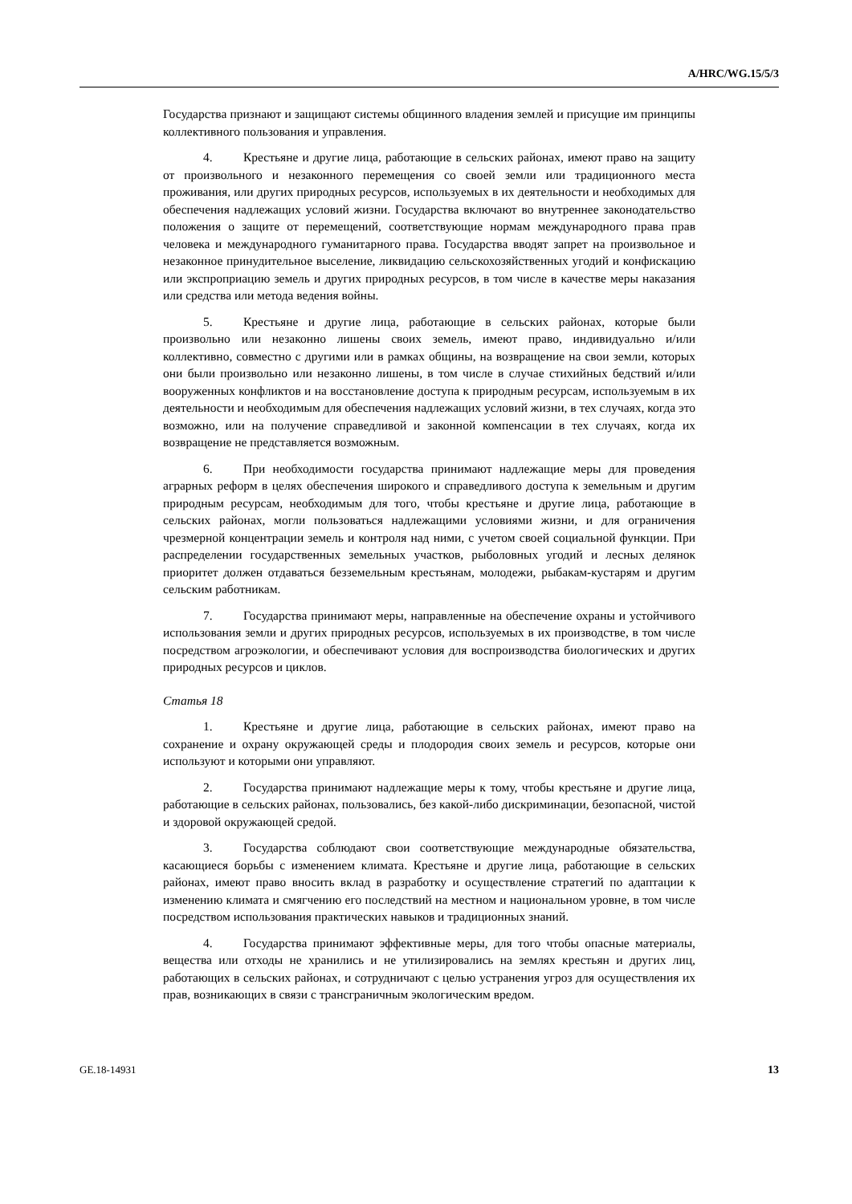A/HRC/WG.15/5/3
Государства признают и защищают системы общинного владения землей и присущие им принципы коллективного пользования и управления.
4. Крестьяне и другие лица, работающие в сельских районах, имеют право на защиту от произвольного и незаконного перемещения со своей земли или традиционного места проживания, или других природных ресурсов, используемых в их деятельности и необходимых для обеспечения надлежащих условий жизни. Государства включают во внутреннее законодательство положения о защите от перемещений, соответствующие нормам международного права прав человека и международного гуманитарного права. Государства вводят запрет на произвольное и незаконное принудительное выселение, ликвидацию сельскохозяйственных угодий и конфискацию или экспроприацию земель и других природных ресурсов, в том числе в качестве меры наказания или средства или метода ведения войны.
5. Крестьяне и другие лица, работающие в сельских районах, которые были произвольно или незаконно лишены своих земель, имеют право, индивидуально и/или коллективно, совместно с другими или в рамках общины, на возвращение на свои земли, которых они были произвольно или незаконно лишены, в том числе в случае стихийных бедствий и/или вооруженных конфликтов и на восстановление доступа к природным ресурсам, используемым в их деятельности и необходимым для обеспечения надлежащих условий жизни, в тех случаях, когда это возможно, или на получение справедливой и законной компенсации в тех случаях, когда их возвращение не представляется возможным.
6. При необходимости государства принимают надлежащие меры для проведения аграрных реформ в целях обеспечения широкого и справедливого доступа к земельным и другим природным ресурсам, необходимым для того, чтобы крестьяне и другие лица, работающие в сельских районах, могли пользоваться надлежащими условиями жизни, и для ограничения чрезмерной концентрации земель и контроля над ними, с учетом своей социальной функции. При распределении государственных земельных участков, рыболовных угодий и лесных делянок приоритет должен отдаваться безземельным крестьянам, молодежи, рыбакам-кустарям и другим сельским работникам.
7. Государства принимают меры, направленные на обеспечение охраны и устойчивого использования земли и других природных ресурсов, используемых в их производстве, в том числе посредством агроэкологии, и обеспечивают условия для воспроизводства биологических и других природных ресурсов и циклов.
Статья 18
1. Крестьяне и другие лица, работающие в сельских районах, имеют право на сохранение и охрану окружающей среды и плодородия своих земель и ресурсов, которые они используют и которыми они управляют.
2. Государства принимают надлежащие меры к тому, чтобы крестьяне и другие лица, работающие в сельских районах, пользовались, без какой-либо дискриминации, безопасной, чистой и здоровой окружающей средой.
3. Государства соблюдают свои соответствующие международные обязательства, касающиеся борьбы с изменением климата. Крестьяне и другие лица, работающие в сельских районах, имеют право вносить вклад в разработку и осуществление стратегий по адаптации к изменению климата и смягчению его последствий на местном и национальном уровне, в том числе посредством использования практических навыков и традиционных знаний.
4. Государства принимают эффективные меры, для того чтобы опасные материалы, вещества или отходы не хранились и не утилизировались на землях крестьян и других лиц, работающих в сельских районах, и сотрудничают с целью устранения угроз для осуществления их прав, возникающих в связи с трансграничным экологическим вредом.
GE.18-14931 13